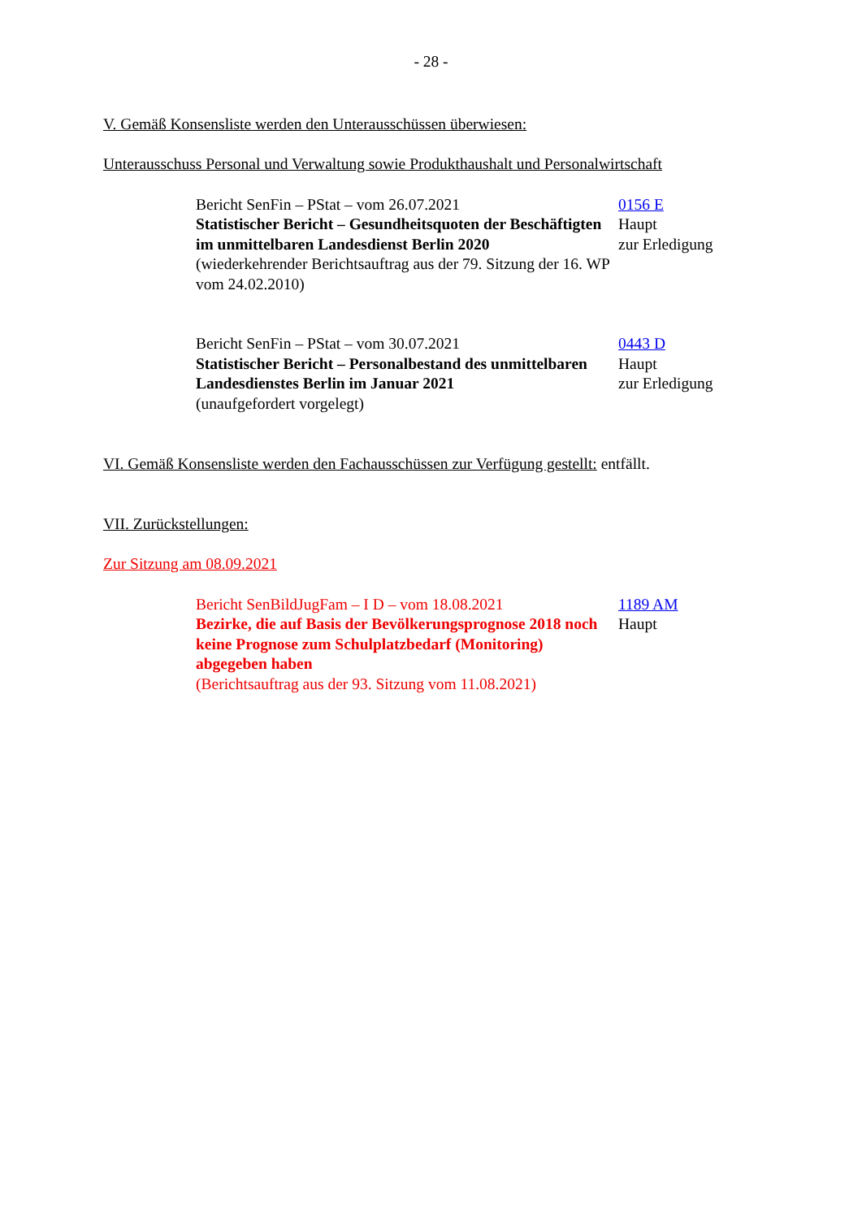- 28 -
V. Gemäß Konsensliste werden den Unterausschüssen überwiesen:
Unterausschuss Personal und Verwaltung sowie Produkthaushalt und Personalwirtschaft
Bericht SenFin – PStat – vom 26.07.2021
Statistischer Bericht – Gesundheitsquoten der Beschäftigten im unmittelbaren Landesdienst Berlin 2020
(wiederkehrender Berichtsauftrag aus der 79. Sitzung der 16. WP vom 24.02.2010)
0156 E
Haupt
zur Erledigung
Bericht SenFin – PStat – vom 30.07.2021
Statistischer Bericht – Personalbestand des unmittelbaren Landesdienstes Berlin im Januar 2021
(unaufgefordert vorgelegt)
0443 D
Haupt
zur Erledigung
VI. Gemäß Konsensliste werden den Fachausschüssen zur Verfügung gestellt: entfällt.
VII. Zurückstellungen:
Zur Sitzung am 08.09.2021
Bericht SenBildJugFam – I D – vom 18.08.2021
Bezirke, die auf Basis der Bevölkerungsprognose 2018 noch keine Prognose zum Schulplatzbedarf (Monitoring) abgegeben haben
(Berichtsauftrag aus der 93. Sitzung vom 11.08.2021)
1189 AM
Haupt